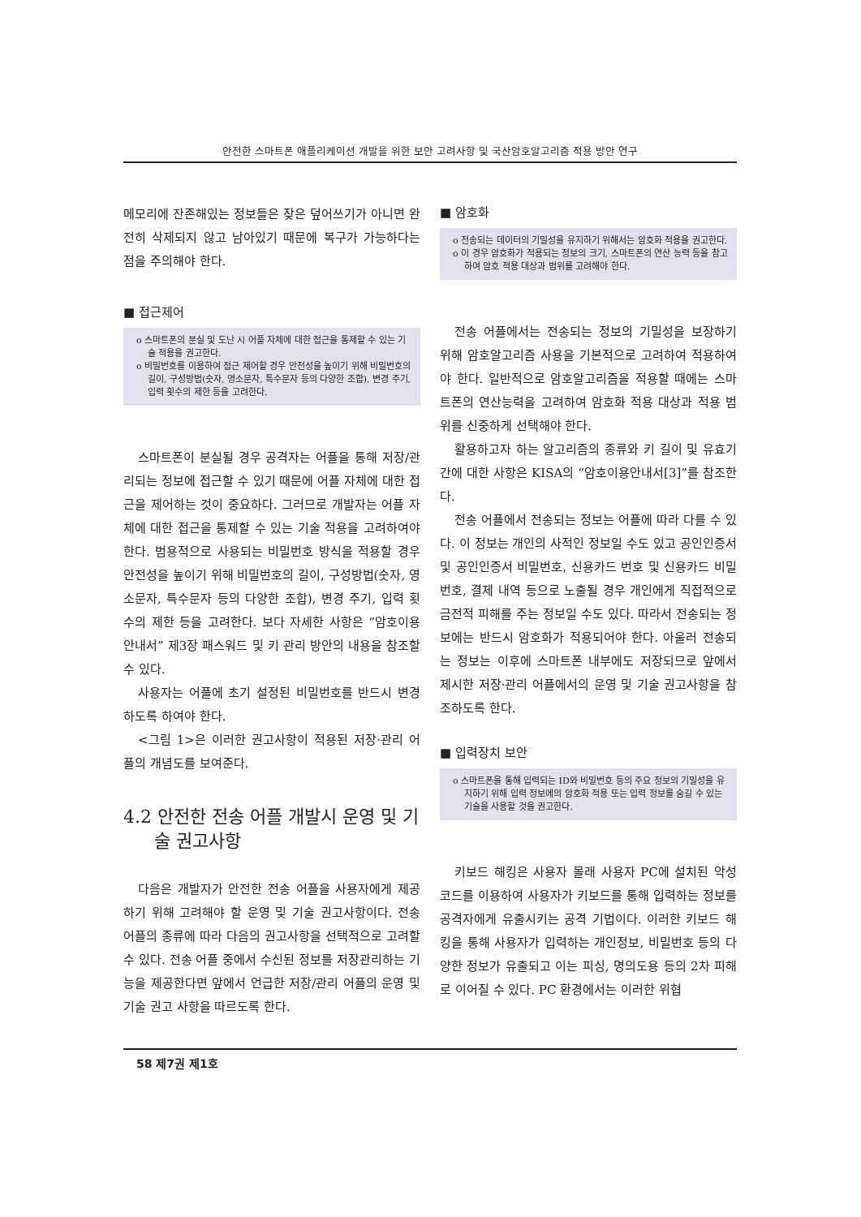안전한 스마트폰 애플리케이션 개발을 위한 보안 고려사항 및 국산암호알고리즘 적용 방안 연구
메모리에 잔존해있는 정보들은 잦은 덮어쓰기가 아니면 완전히 삭제되지 않고 남아있기 때문에 복구가 가능하다는 점을 주의해야 한다.
■ 접근제어
o 스마트폰의 분실 및 도난 시 어플 자체에 대한 접근을 통제할 수 있는 기술 적용을 권고한다.
o 비밀번호를 이용하여 접근 제어할 경우 안전성을 높이기 위해 비밀번호의 길이, 구성방법(숫자, 영소문자, 특수문자 등의 다양한 조합), 변경 주기, 입력 횟수의 제한 등을 고려한다.
스마트폰이 분실될 경우 공격자는 어플을 통해 저장/관리되는 정보에 접근할 수 있기 때문에 어플 자체에 대한 접근을 제어하는 것이 중요하다. 그러므로 개발자는 어플 자체에 대한 접근을 통제할 수 있는 기술 적용을 고려하여야 한다. 범용적으로 사용되는 비밀번호 방식을 적용할 경우 안전성을 높이기 위해 비밀번호의 길이, 구성방법(숫자, 영소문자, 특수문자 등의 다양한 조합), 변경 주기, 입력 횟수의 제한 등을 고려한다. 보다 자세한 사항은 “암호이용안내서” 제3장 패스워드 및 키 관리 방안의 내용을 참조할 수 있다.
사용자는 어플에 초기 설정된 비밀번호를 반드시 변경하도록 하여야 한다.
<그림 1>은 이러한 권고사항이 적용된 저장·관리 어플의 개념도를 보여준다.
4.2 안전한 전송 어플 개발시 운영 및 기술 권고사항
다음은 개발자가 안전한 전송 어플을 사용자에게 제공하기 위해 고려해야 할 운영 및 기술 권고사항이다. 전송 어플의 종류에 따라 다음의 권고사항을 선택적으로 고려할 수 있다. 전송 어플 중에서 수신된 정보를 저장관리하는 기능을 제공한다면 앞에서 언급한 저장/관리 어플의 운영 및 기술 권고 사항을 따르도록 한다.
■ 암호화
o 전송되는 데이터의 기밀성을 유지하기 위해서는 암호화 적용을 권고한다.
o 이 경우 암호화가 적용되는 정보의 크기, 스마트폰의 연산 능력 등을 참고하여 암호 적용 대상과 범위를 고려해야 한다.
전송 어플에서는 전송되는 정보의 기밀성을 보장하기 위해 암호알고리즘 사용을 기본적으로 고려하여 적용하여야 한다. 일반적으로 암호알고리즘을 적용할 때에는 스마트폰의 연산능력을 고려하여 암호화 적용 대상과 적용 범위를 신중하게 선택해야 한다.
활용하고자 하는 알고리즘의 종류와 키 길이 및 유효기간에 대한 사항은 KISA의 “암호이용안내서[3]”를 참조한다.
전송 어플에서 전송되는 정보는 어플에 따라 다를 수 있다. 이 정보는 개인의 사적인 정보일 수도 있고 공인인증서 및 공인인증서 비밀번호, 신용카드 번호 및 신용카드 비밀번호, 결제 내역 등으로 노출될 경우 개인에게 직접적으로 금전적 피해를 주는 정보일 수도 있다. 따라서 전송되는 정보에는 반드시 암호화가 적용되어야 한다. 아울러 전송되는 정보는 이후에 스마트폰 내부에도 저장되므로 앞에서 제시한 저장·관리 어플에서의 운영 및 기술 권고사항을 참조하도록 한다.
■ 입력장치 보안
o 스마트폰을 통해 입력되는 ID와 비밀번호 등의 주요 정보의 기밀성을 유지하기 위해 입력 정보에의 암호화 적용 또는 입력 정보를 숨길 수 있는 기술을 사용할 것을 권고한다.
키보드 해킹은 사용자 몰래 사용자 PC에 설치된 악성코드를 이용하여 사용자가 키보드를 통해 입력하는 정보를 공격자에게 유출시키는 공격 기법이다. 이러한 키보드 해킹을 통해 사용자가 입력하는 개인정보, 비밀번호 등의 다양한 정보가 유출되고 이는 피싱, 명의도용 등의 2차 피해로 이어질 수 있다. PC 환경에서는 이러한 위협
58 제7권 제1호